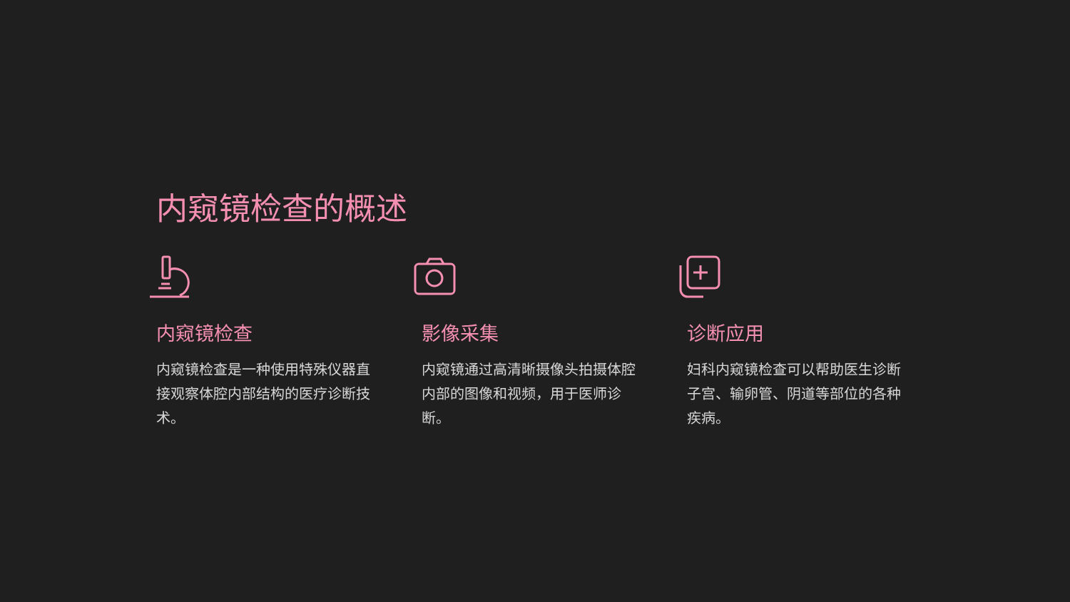内窥镜检查的概述
内窥镜检查
内窥镜检查是一种使用特殊仪器直接观察体腔内部结构的医疗诊断技术。
影像采集
内窥镜通过高清晰摄像头拍摄体腔内部的图像和视频，用于医师诊断。
诊断应用
妇科内窥镜检查可以帮助医生诊断子宫、输卵管、阴道等部位的各种疾病。